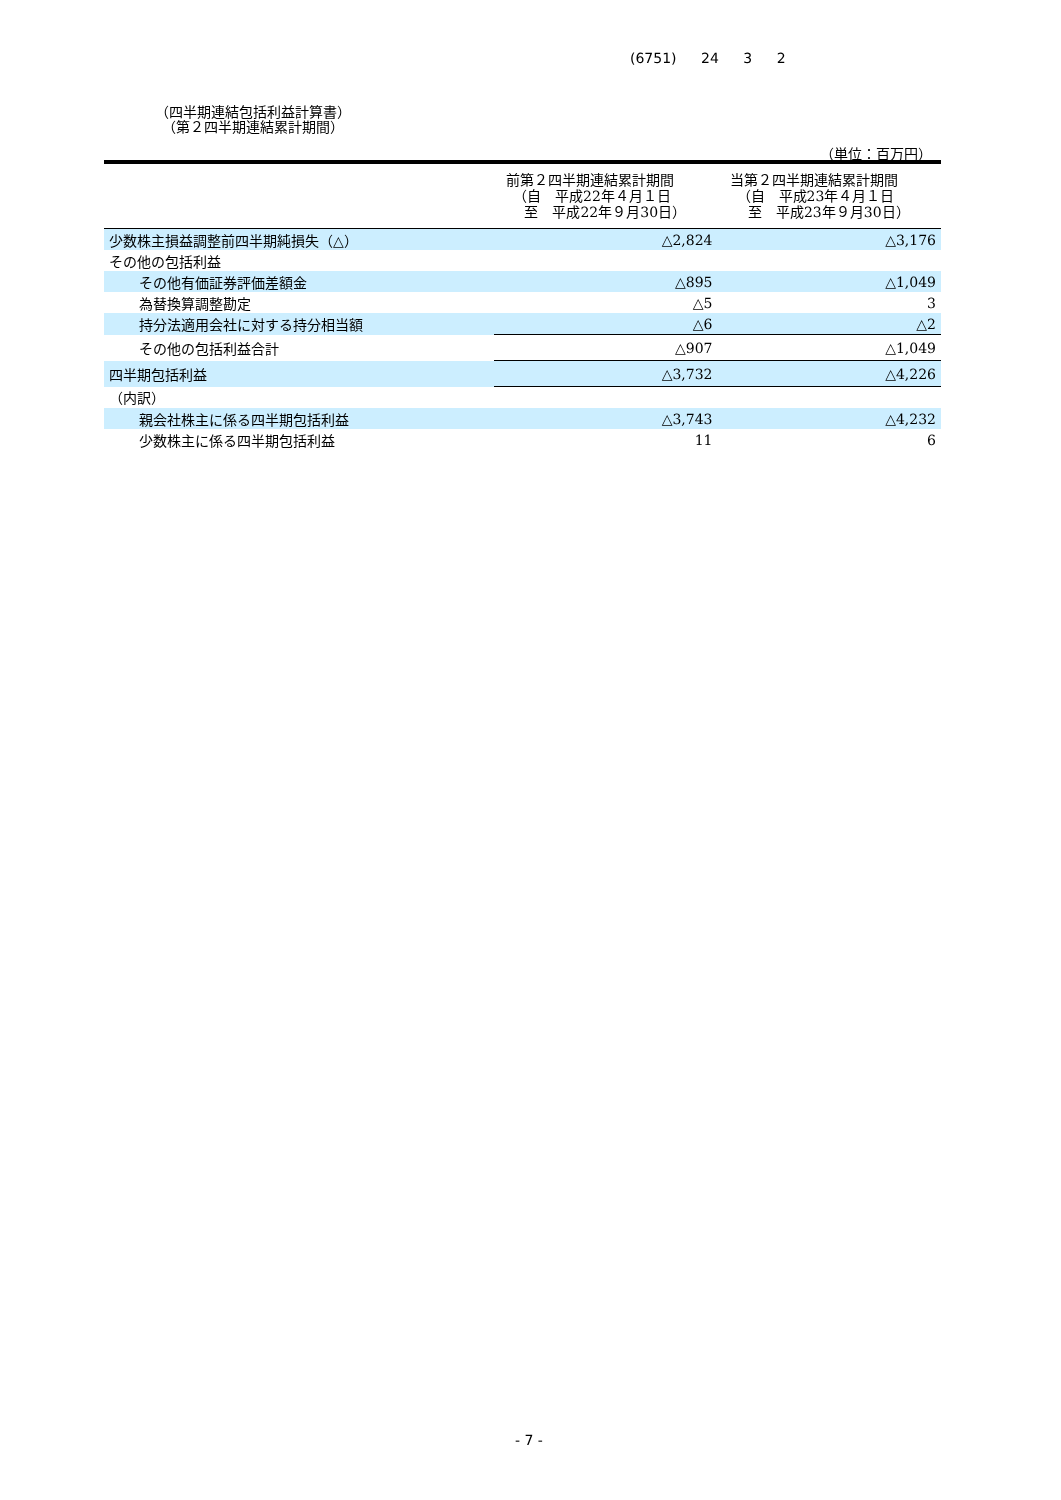(6751) 24 3 2
（四半期連結包括利益計算書）
　（第２四半期連結累計期間）
（単位：百万円）
| | 前第２四半期連結累計期間 （自 平成22年４月１日 至 平成22年９月30日） | 当第２四半期連結累計期間 （自 平成23年４月１日 至 平成23年９月30日） |
| --- | --- | --- |
| 少数株主損益調整前四半期純損失（△） | △2,824 | △3,176 |
| その他の包括利益 | | |
| その他有価証券評価差額金 | △895 | △1,049 |
| 為替換算調整勘定 | △5 | 3 |
| 持分法適用会社に対する持分相当額 | △6 | △2 |
| その他の包括利益合計 | △907 | △1,049 |
| 四半期包括利益 | △3,732 | △4,226 |
| （内訳） | | |
| 親会社株主に係る四半期包括利益 | △3,743 | △4,232 |
| 少数株主に係る四半期包括利益 | 11 | 6 |
- 7 -